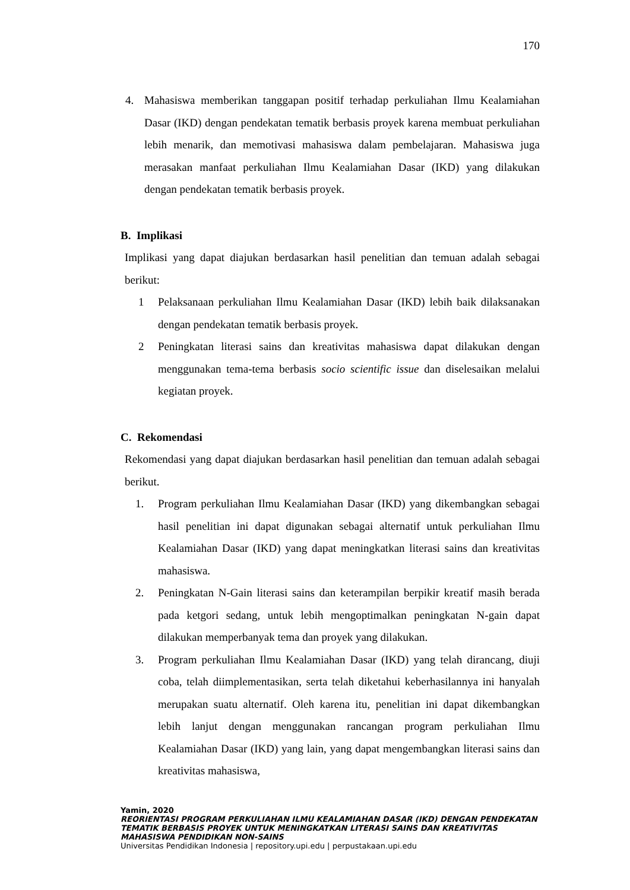170
4. Mahasiswa memberikan tanggapan positif terhadap perkuliahan Ilmu Kealamiahan Dasar (IKD) dengan pendekatan tematik berbasis proyek karena membuat perkuliahan lebih menarik, dan memotivasi mahasiswa dalam pembelajaran. Mahasiswa juga merasakan manfaat perkuliahan Ilmu Kealamiahan Dasar (IKD) yang dilakukan dengan pendekatan tematik berbasis proyek.
B. Implikasi
Implikasi yang dapat diajukan berdasarkan hasil penelitian dan temuan adalah sebagai berikut:
1 Pelaksanaan perkuliahan Ilmu Kealamiahan Dasar (IKD) lebih baik dilaksanakan dengan pendekatan tematik berbasis proyek.
2 Peningkatan literasi sains dan kreativitas mahasiswa dapat dilakukan dengan menggunakan tema-tema berbasis socio scientific issue dan diselesaikan melalui kegiatan proyek.
C. Rekomendasi
Rekomendasi yang dapat diajukan berdasarkan hasil penelitian dan temuan adalah sebagai berikut.
1. Program perkuliahan Ilmu Kealamiahan Dasar (IKD) yang dikembangkan sebagai hasil penelitian ini dapat digunakan sebagai alternatif untuk perkuliahan Ilmu Kealamiahan Dasar (IKD) yang dapat meningkatkan literasi sains dan kreativitas mahasiswa.
2. Peningkatan N-Gain literasi sains dan keterampilan berpikir kreatif masih berada pada ketgori sedang, untuk lebih mengoptimalkan peningkatan N-gain dapat dilakukan memperbanyak tema dan proyek yang dilakukan.
3. Program perkuliahan Ilmu Kealamiahan Dasar (IKD) yang telah dirancang, diuji coba, telah diimplementasikan, serta telah diketahui keberhasilannya ini hanyalah merupakan suatu alternatif. Oleh karena itu, penelitian ini dapat dikembangkan lebih lanjut dengan menggunakan rancangan program perkuliahan Ilmu Kealamiahan Dasar (IKD) yang lain, yang dapat mengembangkan literasi sains dan kreativitas mahasiswa,
Yamin, 2020
REORIENTASI PROGRAM PERKULIAHAN ILMU KEALAMIAHAN DASAR (IKD) DENGAN PENDEKATAN
TEMATIK BERBASIS PROYEK UNTUK MENINGKATKAN LITERASI SAINS DAN KREATIVITAS
MAHASISWA PENDIDIKAN NON-SAINS
Universitas Pendidikan Indonesia | repository.upi.edu | perpustakaan.upi.edu